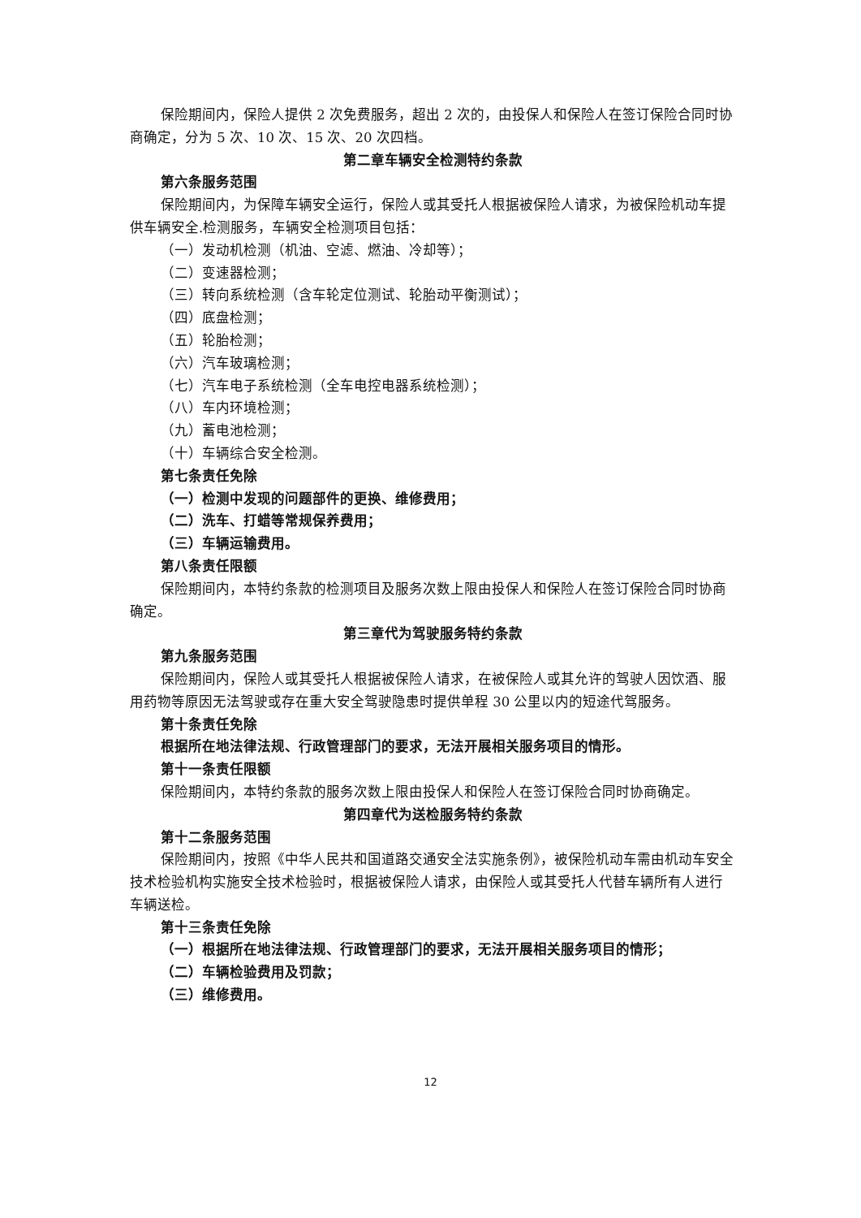保险期间内，保险人提供 2 次免费服务，超出 2 次的，由投保人和保险人在签订保险合同时协商确定，分为 5 次、10 次、15 次、20 次四档。
第二章车辆安全检测特约条款
第六条服务范围
保险期间内，为保障车辆安全运行，保险人或其受托人根据被保险人请求，为被保险机动车提供车辆安全.检测服务，车辆安全检测项目包括：
（一）发动机检测（机油、空滤、燃油、冷却等）；
（二）变速器检测；
（三）转向系统检测（含车轮定位测试、轮胎动平衡测试）；
（四）底盘检测；
（五）轮胎检测；
（六）汽车玻璃检测；
（七）汽车电子系统检测（全车电控电器系统检测）；
（八）车内环境检测；
（九）蓄电池检测；
（十）车辆综合安全检测。
第七条责任免除
（一）检测中发现的问题部件的更换、维修费用；
（二）洗车、打蜡等常规保养费用；
（三）车辆运输费用。
第八条责任限额
保险期间内，本特约条款的检测项目及服务次数上限由投保人和保险人在签订保险合同时协商确定。
第三章代为驾驶服务特约条款
第九条服务范围
保险期间内，保险人或其受托人根据被保险人请求，在被保险人或其允许的驾驶人因饮酒、服用药物等原因无法驾驶或存在重大安全驾驶隐患时提供单程 30 公里以内的短途代驾服务。
第十条责任免除
根据所在地法律法规、行政管理部门的要求，无法开展相关服务项目的情形。
第十一条责任限额
保险期间内，本特约条款的服务次数上限由投保人和保险人在签订保险合同时协商确定。
第四章代为送检服务特约条款
第十二条服务范围
保险期间内，按照《中华人民共和国道路交通安全法实施条例》，被保险机动车需由机动车安全技术检验机构实施安全技术检验时，根据被保险人请求，由保险人或其受托人代替车辆所有人进行车辆送检。
第十三条责任免除
（一）根据所在地法律法规、行政管理部门的要求，无法开展相关服务项目的情形；
（二）车辆检验费用及罚款；
（三）维修费用。
12